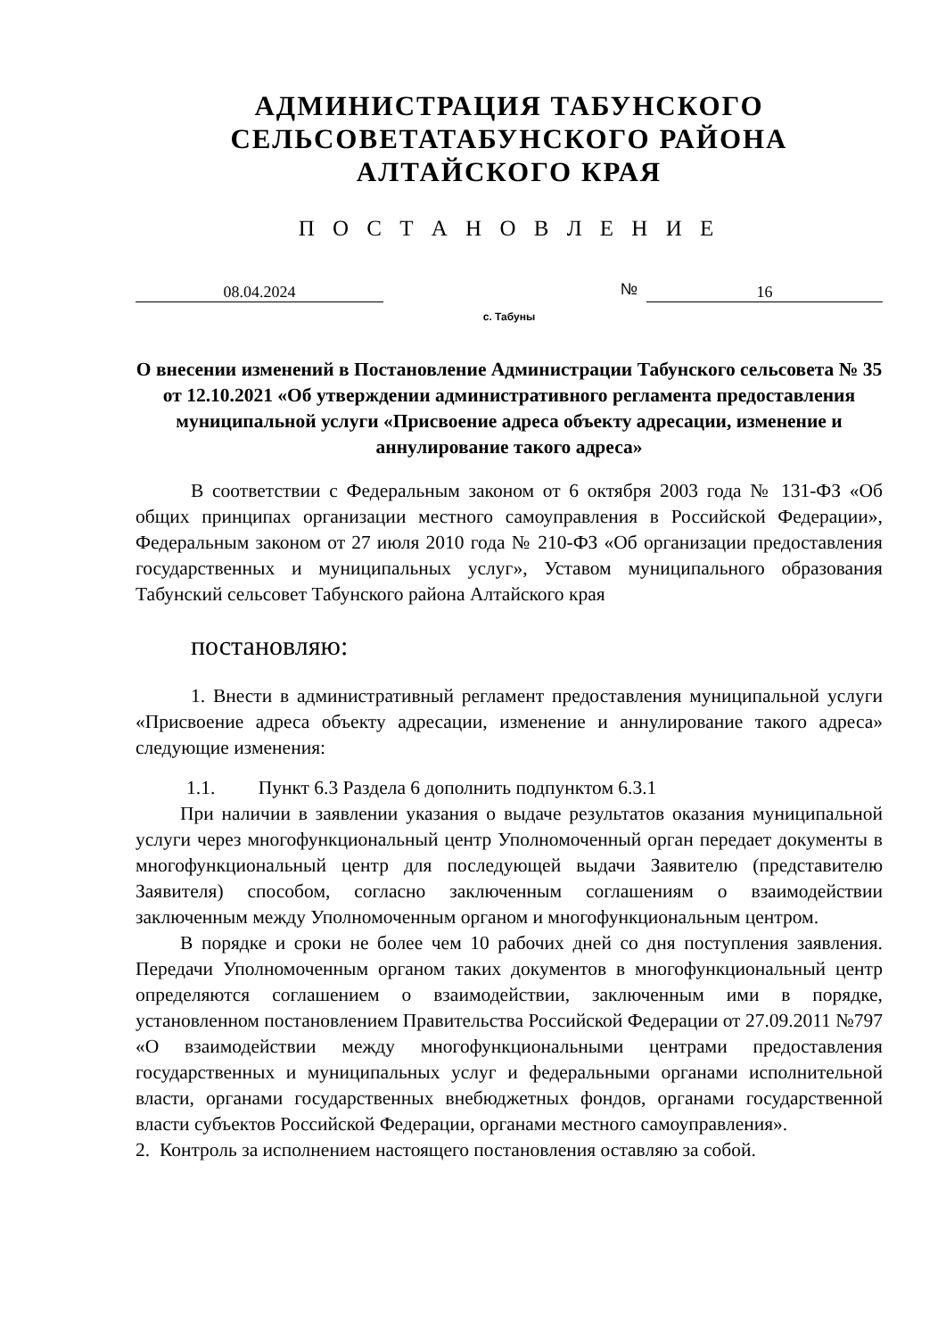АДМИНИСТРАЦИЯ ТАБУНСКОГО
СЕЛЬСОВЕТАТАБУНСКОГО РАЙОНА
АЛТАЙСКОГО КРАЯ
П О С Т А Н О В Л Е Н И Е
08.04.2024
№
16
с. Табуны
О внесении изменений в Постановление Администрации Табунского сельсовета № 35 от 12.10.2021 «Об утверждении административного регламента предоставления муниципальной услуги «Присвоение адреса объекту адресации, изменение и аннулирование такого адреса»
В соответствии с Федеральным законом от 6 октября 2003 года № 131-ФЗ «Об общих принципах организации местного самоуправления в Российской Федерации», Федеральным законом от 27 июля 2010 года № 210-ФЗ «Об организации предоставления государственных и муниципальных услуг», Уставом муниципального образования Табунский сельсовет Табунского района Алтайского края
постановляю:
1. Внести в административный регламент предоставления муниципальной услуги «Присвоение адреса объекту адресации, изменение и аннулирование такого адреса» следующие изменения:
1.1. Пункт 6.3 Раздела 6 дополнить подпунктом 6.3.1
При наличии в заявлении указания о выдаче результатов оказания муниципальной услуги через многофункциональный центр Уполномоченный орган передает документы в многофункциональный центр для последующей выдачи Заявителю (представителю Заявителя) способом, согласно заключенным соглашениям о взаимодействии заключенным между Уполномоченным органом и многофункциональным центром.
В порядке и сроки не более чем 10 рабочих дней со дня поступления заявления. Передачи Уполномоченным органом таких документов в многофункциональный центр определяются соглашением о взаимодействии, заключенным ими в порядке, установленном постановлением Правительства Российской Федерации от 27.09.2011 №797 «О взаимодействии между многофункциональными центрами предоставления государственных и муниципальных услуг и федеральными органами исполнительной власти, органами государственных внебюджетных фондов, органами государственной власти субъектов Российской Федерации, органами местного самоуправления».
2. Контроль за исполнением настоящего постановления оставляю за собой.